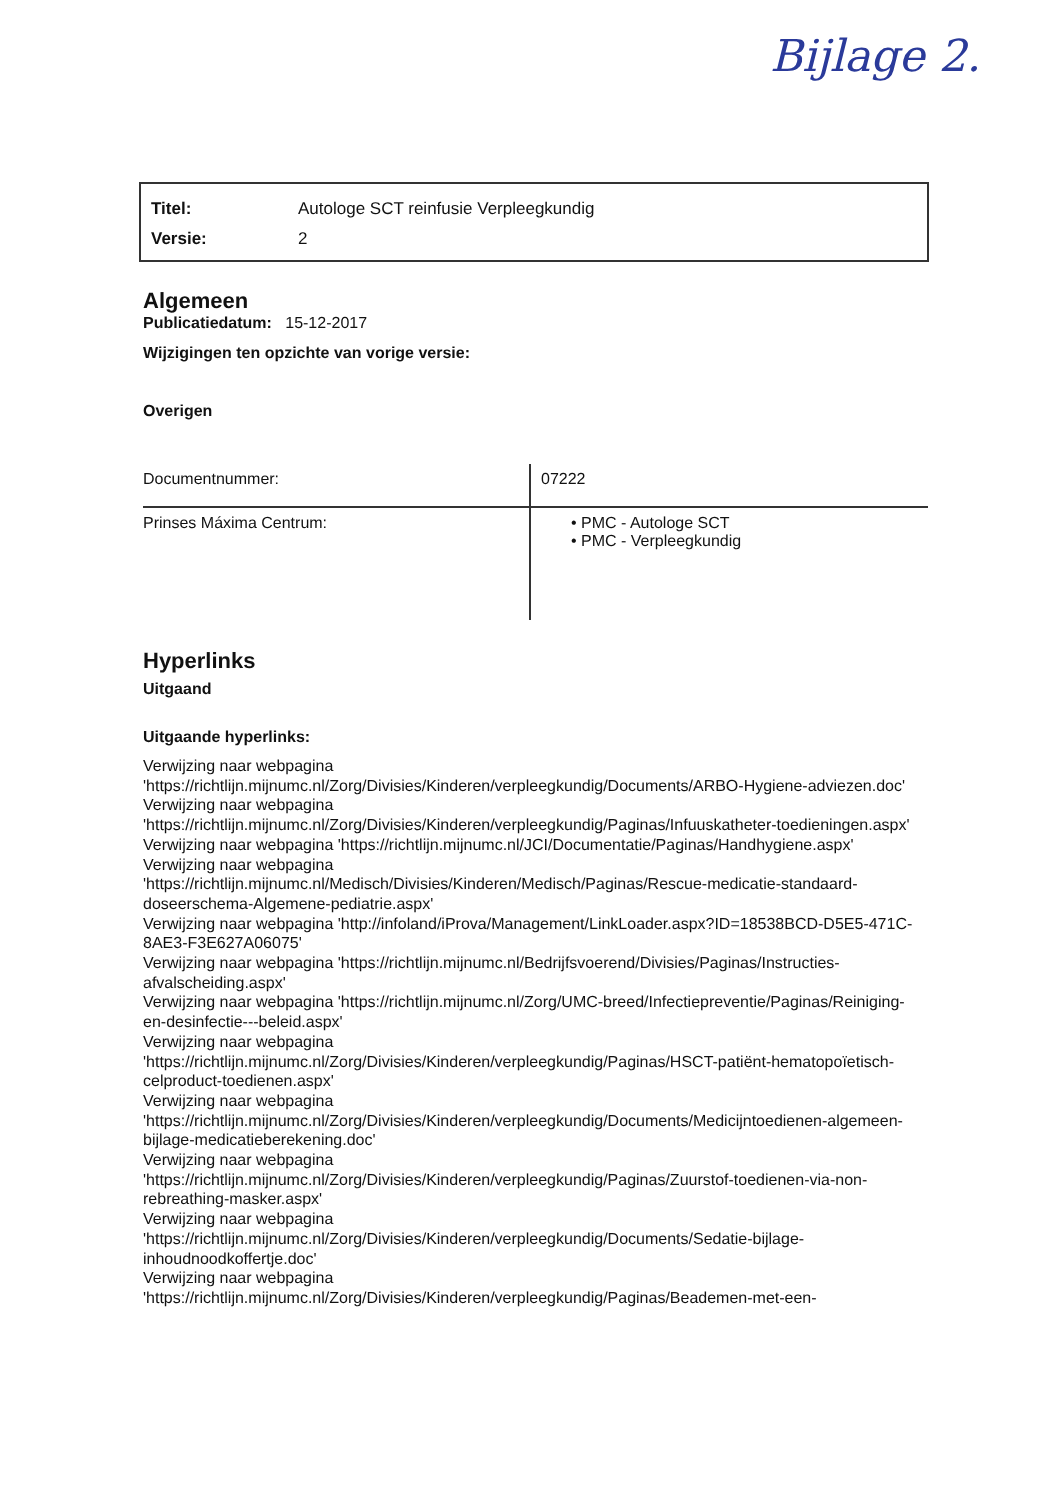Bijlage 2.
| Titel: | Autologe SCT reinfusie Verpleegkundig |
| Versie: | 2 |
Algemeen
Publicatiedatum: 15-12-2017
Wijzigingen ten opzichte van vorige versie:
Overigen
| Documentnummer: | 07222 |
| Prinses Máxima Centrum: | • PMC - Autologe SCT • PMC - Verpleegkundig |
Hyperlinks
Uitgaand
Uitgaande hyperlinks:
Verwijzing naar webpagina
'https://richtlijn.mijnumc.nl/Zorg/Divisies/Kinderen/verpleegkundig/Documents/ARBO-Hygiene-adviezen.doc'
Verwijzing naar webpagina
'https://richtlijn.mijnumc.nl/Zorg/Divisies/Kinderen/verpleegkundig/Paginas/Infuuskatheter-toedieningen.aspx'
Verwijzing naar webpagina 'https://richtlijn.mijnumc.nl/JCI/Documentatie/Paginas/Handhygiene.aspx'
Verwijzing naar webpagina
'https://richtlijn.mijnumc.nl/Medisch/Divisies/Kinderen/Medisch/Paginas/Rescue-medicatie-standaard-doseerschema-Algemene-pediatrie.aspx'
Verwijzing naar webpagina 'http://infoland/iProva/Management/LinkLoader.aspx?ID=18538BCD-D5E5-471C-8AE3-F3E627A06075'
Verwijzing naar webpagina 'https://richtlijn.mijnumc.nl/Bedrijfsvoerend/Divisies/Paginas/Instructies-afvalscheiding.aspx'
Verwijzing naar webpagina 'https://richtlijn.mijnumc.nl/Zorg/UMC-breed/Infectiepreventie/Paginas/Reiniging-en-desinfectie---beleid.aspx'
Verwijzing naar webpagina
'https://richtlijn.mijnumc.nl/Zorg/Divisies/Kinderen/verpleegkundig/Paginas/HSCT-patiënt-hematopoïetisch-celproduct-toedienen.aspx'
Verwijzing naar webpagina
'https://richtlijn.mijnumc.nl/Zorg/Divisies/Kinderen/verpleegkundig/Documents/Medicijntoedienen-algemeen-bijlage-medicatieberekening.doc'
Verwijzing naar webpagina
'https://richtlijn.mijnumc.nl/Zorg/Divisies/Kinderen/verpleegkundig/Paginas/Zuurstof-toedienen-via-non-rebreathing-masker.aspx'
Verwijzing naar webpagina
'https://richtlijn.mijnumc.nl/Zorg/Divisies/Kinderen/verpleegkundig/Documents/Sedatie-bijlage-inhoudnoodkoffertje.doc'
Verwijzing naar webpagina
'https://richtlijn.mijnumc.nl/Zorg/Divisies/Kinderen/verpleegkundig/Paginas/Beademen-met-een-